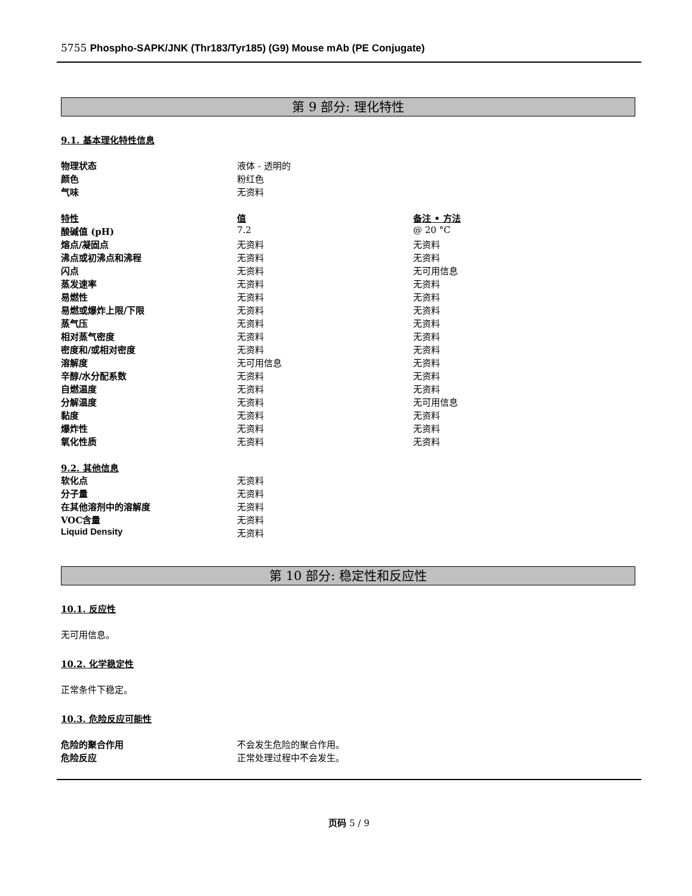5755 Phospho-SAPK/JNK (Thr183/Tyr185) (G9) Mouse mAb (PE Conjugate)
第 9 部分: 理化特性
9.1. 基本理化特性信息
| 物理状态 | 液体 - 透明的 | |
| 颜色 | 粉红色 | |
| 气味 | 无资料 | |
| 特性 | 值 | 备注 • 方法 |
| 酸碱值 (pH) | 7.2 | @ 20 °C |
| 熔点/凝固点 | 无资料 | 无资料 |
| 沸点或初沸点和沸程 | 无资料 | 无资料 |
| 闪点 | 无资料 | 无可用信息 |
| 蒸发速率 | 无资料 | 无资料 |
| 易燃性 | 无资料 | 无资料 |
| 易燃或爆炸上限/下限 | 无资料 | 无资料 |
| 蒸气压 | 无资料 | 无资料 |
| 相对蒸气密度 | 无资料 | 无资料 |
| 密度和/或相对密度 | 无资料 | 无资料 |
| 溶解度 | 无可用信息 | 无资料 |
| 辛醇/水分配系数 | 无资料 | 无资料 |
| 自燃温度 | 无资料 | 无资料 |
| 分解温度 | 无资料 | 无可用信息 |
| 黏度 | 无资料 | 无资料 |
| 爆炸性 | 无资料 | 无资料 |
| 氧化性质 | 无资料 | 无资料 |
9.2. 其他信息
| 软化点 | 无资料 |
| 分子量 | 无资料 |
| 在其他溶剂中的溶解度 | 无资料 |
| VOC含量 | 无资料 |
| Liquid Density | 无资料 |
第 10 部分: 稳定性和反应性
10.1. 反应性
无可用信息。
10.2. 化学稳定性
正常条件下稳定。
10.3. 危险反应可能性
| 危险的聚合作用 | 不会发生危险的聚合作用。 |
| 危险反应 | 正常处理过程中不会发生。 |
页码 5 / 9